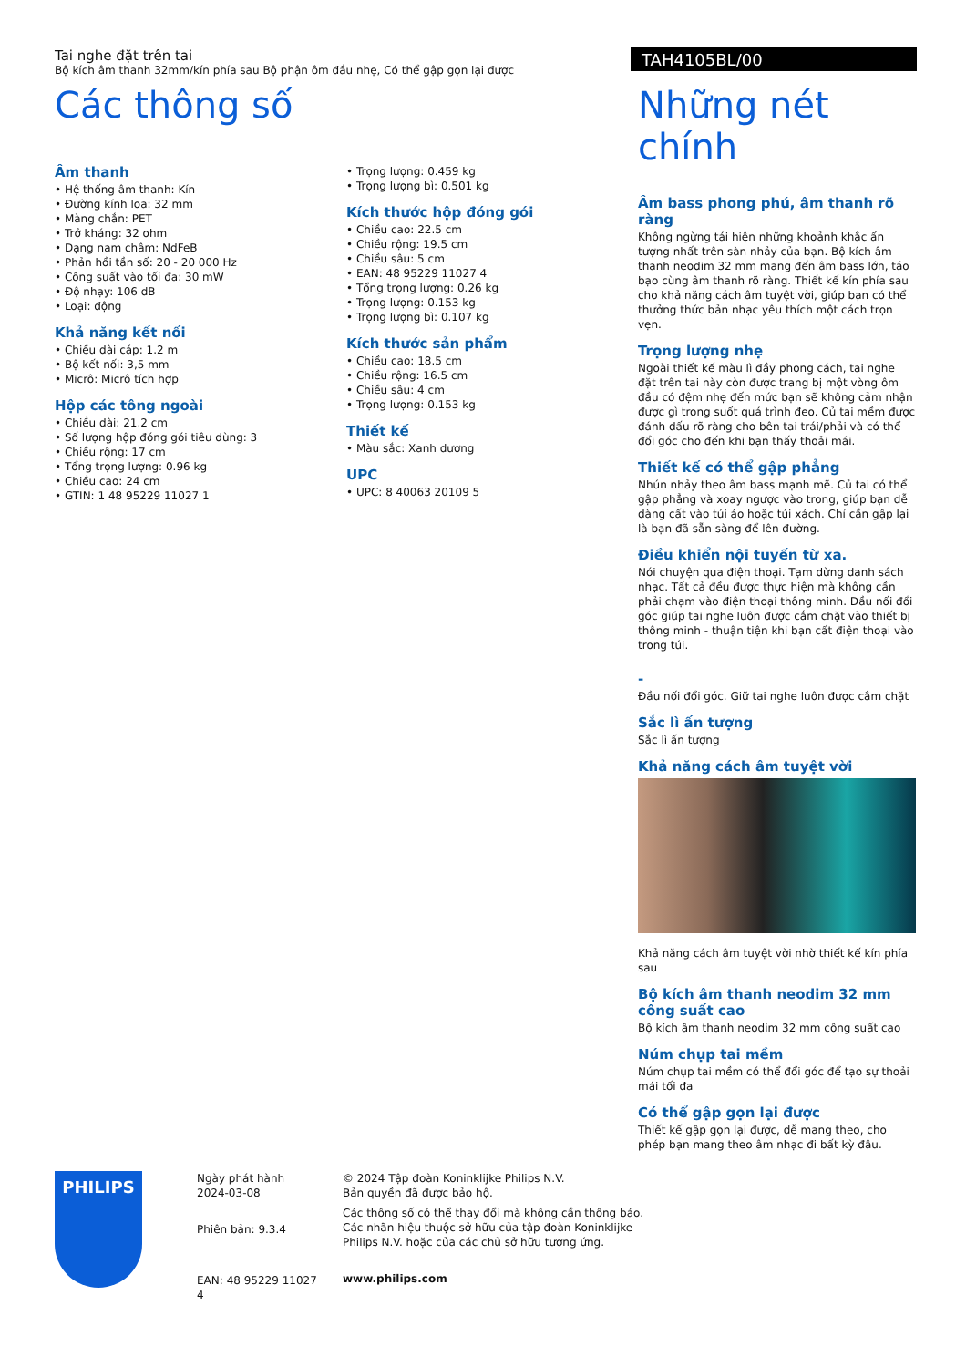Tai nghe đặt trên tai
Bộ kích âm thanh 32mm/kín phía sau Bộ phận ôm đầu nhẹ, Có thể gập gọn lại được
TAH4105BL/00
Các thông số
Âm thanh
• Hệ thống âm thanh: Kín
• Đường kính loa: 32 mm
• Màng chắn: PET
• Trở kháng: 32 ohm
• Dạng nam châm: NdFeB
• Phản hồi tần số: 20 - 20 000 Hz
• Công suất vào tối đa: 30 mW
• Độ nhạy: 106 dB
• Loại: động
Khả năng kết nối
• Chiều dài cáp: 1.2 m
• Bộ kết nối: 3,5 mm
• Micrô: Micrô tích hợp
Hộp các tông ngoài
• Chiều dài: 21.2 cm
• Số lượng hộp đóng gói tiêu dùng: 3
• Chiều rộng: 17 cm
• Tổng trọng lượng: 0.96 kg
• Chiều cao: 24 cm
• GTIN: 1 48 95229 11027 1
• Trọng lượng: 0.459 kg
• Trọng lượng bì: 0.501 kg
Kích thước hộp đóng gói
• Chiều cao: 22.5 cm
• Chiều rộng: 19.5 cm
• Chiều sâu: 5 cm
• EAN: 48 95229 11027 4
• Tổng trọng lượng: 0.26 kg
• Trọng lượng: 0.153 kg
• Trọng lượng bì: 0.107 kg
Kích thước sản phẩm
• Chiều cao: 18.5 cm
• Chiều rộng: 16.5 cm
• Chiều sâu: 4 cm
• Trọng lượng: 0.153 kg
Thiết kế
• Màu sắc: Xanh dương
UPC
• UPC: 8 40063 20109 5
Những nét chính
Âm bass phong phú, âm thanh rõ ràng
Không ngừng tái hiện những khoảnh khắc ấn tượng nhất trên sàn nhảy của bạn. Bộ kích âm thanh neodim 32 mm mang đến âm bass lớn, táo bạo cùng âm thanh rõ ràng. Thiết kế kín phía sau cho khả năng cách âm tuyệt vời, giúp bạn có thể thưởng thức bản nhạc yêu thích một cách trọn vẹn.
Trọng lượng nhẹ
Ngoài thiết kế màu lì đầy phong cách, tai nghe đặt trên tai này còn được trang bị một vòng ôm đầu có đệm nhẹ đến mức bạn sẽ không cảm nhận được gì trong suốt quá trình đeo. Củ tai mềm được đánh dấu rõ ràng cho bên tai trái/phải và có thể đổi góc cho đến khi bạn thấy thoải mái.
Thiết kế có thể gập phẳng
Nhún nhảy theo âm bass mạnh mẽ. Củ tai có thể gập phẳng và xoay ngược vào trong, giúp bạn dễ dàng cất vào túi áo hoặc túi xách. Chỉ cần gập lại là bạn đã sẵn sàng để lên đường.
Điều khiển nội tuyến từ xa.
Nói chuyện qua điện thoại. Tạm dừng danh sách nhạc. Tất cả đều được thực hiện mà không cần phải chạm vào điện thoại thông minh. Đầu nối đổi góc giúp tai nghe luôn được cắm chặt vào thiết bị thông minh - thuận tiện khi bạn cất điện thoại vào trong túi.
-
Đầu nối đổi góc. Giữ tai nghe luôn được cắm chặt
Sắc lì ấn tượng
Sắc lì ấn tượng
Khả năng cách âm tuyệt vời
Khả năng cách âm tuyệt vời nhờ thiết kế kín phía sau
Bộ kích âm thanh neodim 32 mm công suất cao
Bộ kích âm thanh neodim 32 mm công suất cao
Núm chụp tai mềm
Núm chụp tai mềm có thể đổi góc để tạo sự thoải mái tối đa
Có thể gập gọn lại được
Thiết kế gập gọn lại được, dễ mang theo, cho phép bạn mang theo âm nhạc đi bất kỳ đâu.
PHILIPS
Ngày phát hành
2024-03-08
Phiên bản: 9.3.4
EAN: 48 95229 11027 4
© 2024 Tập đoàn Koninklijke Philips N.V.
Bản quyền đã được bảo hộ.
Các thông số có thể thay đổi mà không cần thông báo.
Các nhãn hiệu thuộc sở hữu của tập đoàn Koninklijke
Philips N.V. hoặc của các chủ sở hữu tương ứng.
www.philips.com